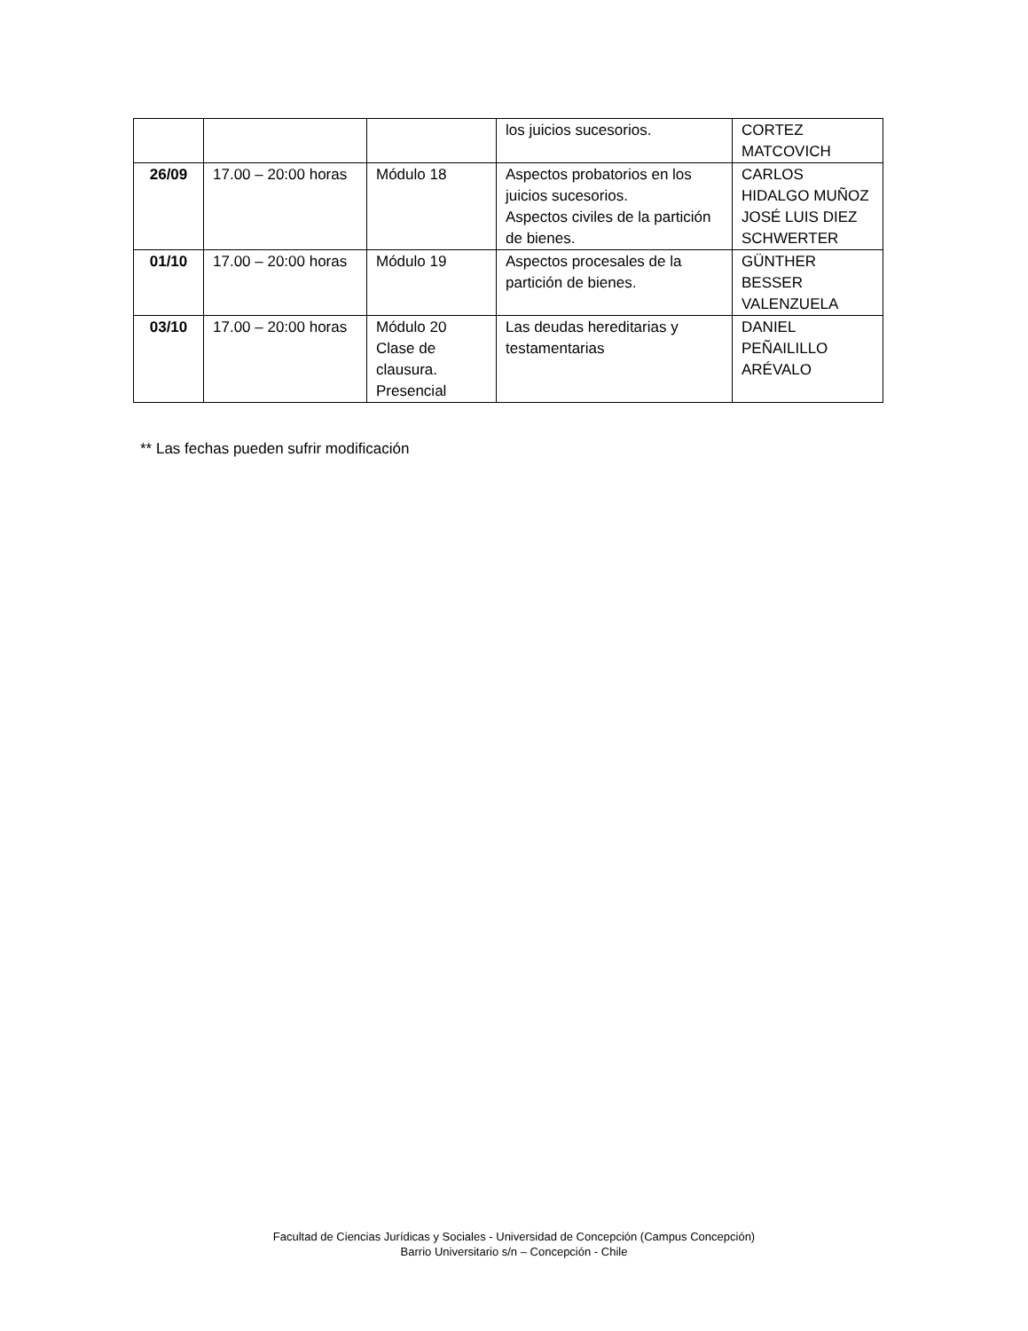| | | | los juicios sucesorios. | CORTEZ MATCOVICH |
| 26/09 | 17.00 – 20:00 horas | Módulo 18 | Aspectos probatorios en los juicios sucesorios. Aspectos civiles de la partición de bienes. | CARLOS HIDALGO MUÑOZ JOSÉ LUIS DIEZ SCHWERTER |
| 01/10 | 17.00 – 20:00 horas | Módulo 19 | Aspectos procesales de la partición de bienes. | GÜNTHER BESSER VALENZUELA |
| 03/10 | 17.00 – 20:00 horas | Módulo 20 Clase de clausura. Presencial | Las deudas hereditarias y testamentarias | DANIEL PEÑAILILLO ARÉVALO |
** Las fechas pueden sufrir modificación
Facultad de Ciencias Jurídicas y Sociales - Universidad de Concepción (Campus Concepción)
Barrio Universitario s/n – Concepción - Chile